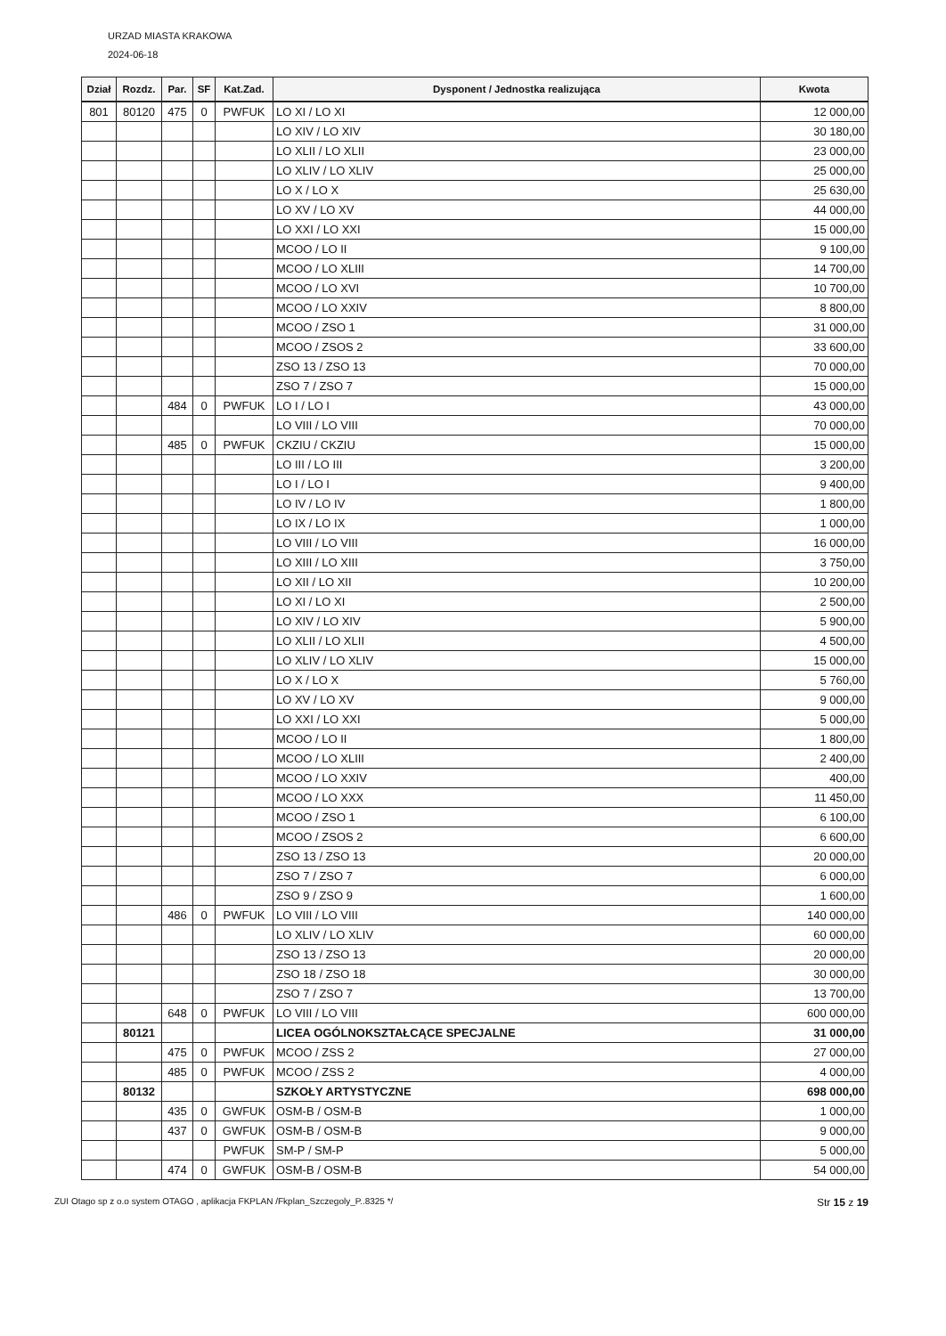URZAD MIASTA KRAKOWA
2024-06-18
| Dział | Rozdz. | Par. | SF | Kat.Zad. | Dysponent / Jednostka realizująca | Kwota |
| --- | --- | --- | --- | --- | --- | --- |
| 801 | 80120 | 475 | 0 | PWFUK | LO XI / LO XI | 12 000,00 |
| | | | | | LO XIV / LO XIV | 30 180,00 |
| | | | | | LO XLII / LO XLII | 23 000,00 |
| | | | | | LO XLIV / LO XLIV | 25 000,00 |
| | | | | | LO X / LO X | 25 630,00 |
| | | | | | LO XV / LO XV | 44 000,00 |
| | | | | | LO XXI / LO XXI | 15 000,00 |
| | | | | | MCOO / LO II | 9 100,00 |
| | | | | | MCOO / LO XLIII | 14 700,00 |
| | | | | | MCOO / LO XVI | 10 700,00 |
| | | | | | MCOO / LO XXIV | 8 800,00 |
| | | | | | MCOO / ZSO 1 | 31 000,00 |
| | | | | | MCOO / ZSOS 2 | 33 600,00 |
| | | | | | ZSO 13 / ZSO 13 | 70 000,00 |
| | | | | | ZSO 7 / ZSO 7 | 15 000,00 |
| | | 484 | 0 | PWFUK | LO I / LO I | 43 000,00 |
| | | | | | LO VIII / LO VIII | 70 000,00 |
| | | 485 | 0 | PWFUK | CKZIU / CKZIU | 15 000,00 |
| | | | | | LO III / LO III | 3 200,00 |
| | | | | | LO I / LO I | 9 400,00 |
| | | | | | LO IV / LO IV | 1 800,00 |
| | | | | | LO IX / LO IX | 1 000,00 |
| | | | | | LO VIII / LO VIII | 16 000,00 |
| | | | | | LO XIII / LO XIII | 3 750,00 |
| | | | | | LO XII / LO XII | 10 200,00 |
| | | | | | LO XI / LO XI | 2 500,00 |
| | | | | | LO XIV / LO XIV | 5 900,00 |
| | | | | | LO XLII / LO XLII | 4 500,00 |
| | | | | | LO XLIV / LO XLIV | 15 000,00 |
| | | | | | LO X / LO X | 5 760,00 |
| | | | | | LO XV / LO XV | 9 000,00 |
| | | | | | LO XXI / LO XXI | 5 000,00 |
| | | | | | MCOO / LO II | 1 800,00 |
| | | | | | MCOO / LO XLIII | 2 400,00 |
| | | | | | MCOO / LO XXIV | 400,00 |
| | | | | | MCOO / LO XXX | 11 450,00 |
| | | | | | MCOO / ZSO 1 | 6 100,00 |
| | | | | | MCOO / ZSOS 2 | 6 600,00 |
| | | | | | ZSO 13 / ZSO 13 | 20 000,00 |
| | | | | | ZSO 7 / ZSO 7 | 6 000,00 |
| | | | | | ZSO 9 / ZSO 9 | 1 600,00 |
| | | 486 | 0 | PWFUK | LO VIII / LO VIII | 140 000,00 |
| | | | | | LO XLIV / LO XLIV | 60 000,00 |
| | | | | | ZSO 13 / ZSO 13 | 20 000,00 |
| | | | | | ZSO 18 / ZSO 18 | 30 000,00 |
| | | | | | ZSO 7 / ZSO 7 | 13 700,00 |
| | | 648 | 0 | PWFUK | LO VIII / LO VIII | 600 000,00 |
| | 80121 | | | | LICEA OGÓLNOKSZTAŁCĄCE SPECJALNE | 31 000,00 |
| | | 475 | 0 | PWFUK | MCOO / ZSS 2 | 27 000,00 |
| | | 485 | 0 | PWFUK | MCOO / ZSS 2 | 4 000,00 |
| | 80132 | | | | SZKOŁY ARTYSTYCZNE | 698 000,00 |
| | | 435 | 0 | GWFUK | OSM-B / OSM-B | 1 000,00 |
| | | 437 | 0 | GWFUK | OSM-B / OSM-B | 9 000,00 |
| | | | | PWFUK | SM-P / SM-P | 5 000,00 |
| | | 474 | 0 | GWFUK | OSM-B / OSM-B | 54 000,00 |
ZUI Otago sp z o.o system OTAGO , aplikacja FKPLAN /Fkplan_Szczegoly_P..8325 */ Str 15 z 19